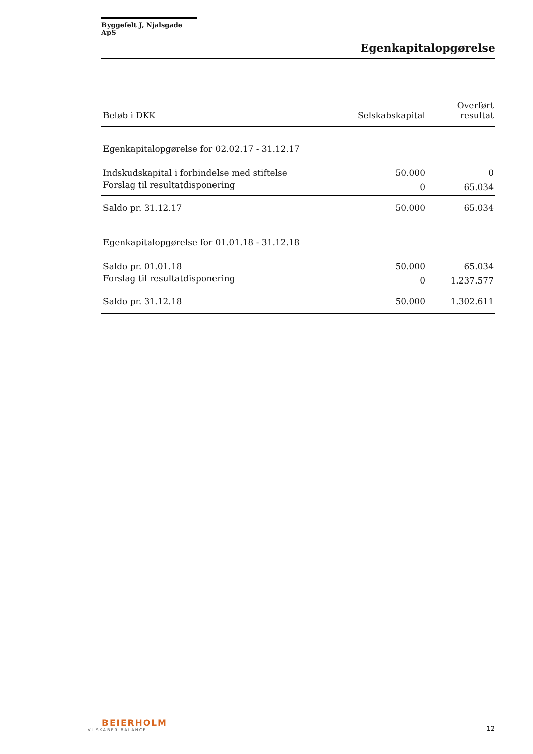Byggefelt J, Njalsgade ApS
Egenkapitalopgørelse
| Beløb i DKK | Selskabskapital | Overført resultat |
| --- | --- | --- |
| Egenkapitalopgørelse for 02.02.17 - 31.12.17 | | |
| Indskudskapital i forbindelse med stiftelse | 50.000 | 0 |
| Forslag til resultatdisponering | 0 | 65.034 |
| Saldo pr. 31.12.17 | 50.000 | 65.034 |
| Egenkapitalopgørelse for 01.01.18 - 31.12.18 | | |
| Saldo pr. 01.01.18 | 50.000 | 65.034 |
| Forslag til resultatdisponering | 0 | 1.237.577 |
| Saldo pr. 31.12.18 | 50.000 | 1.302.611 |
BEIERHOLM
VI SKABER BALANCE
12